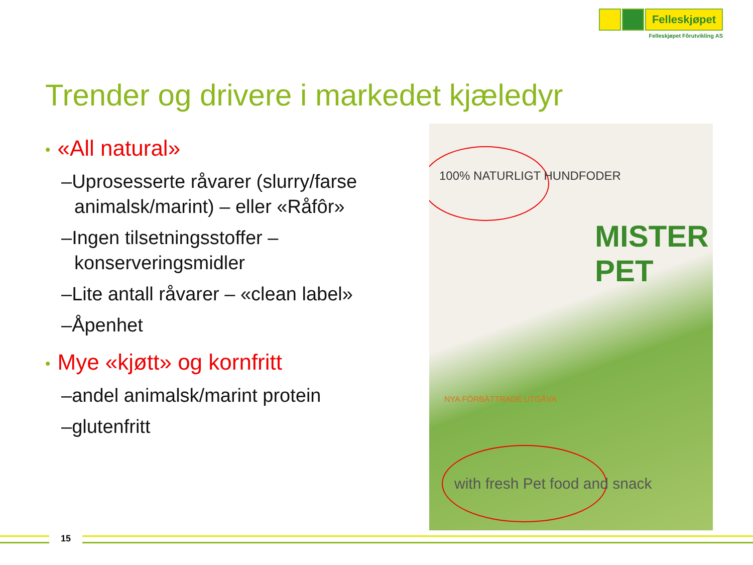Felleskjøpet
Felleskjøpet Fôrutvikling AS
Trender og drivere i markedet kjæledyr
• «All natural»
–Uprosesserte råvarer (slurry/farse animalsk/marint) – eller «Råfôr»
–Ingen tilsetningsstoffer – konserveringsmidler
–Lite antall råvarer – «clean label»
–Åpenhet
• Mye «kjøtt» og kornfritt
–andel animalsk/marint protein
–glutenfritt
100% NATURLIGT HUNDFODER
NYA FÖRBÄTTRADE UTGÅVA
MISTER PET
with fresh Pet food and snack
15